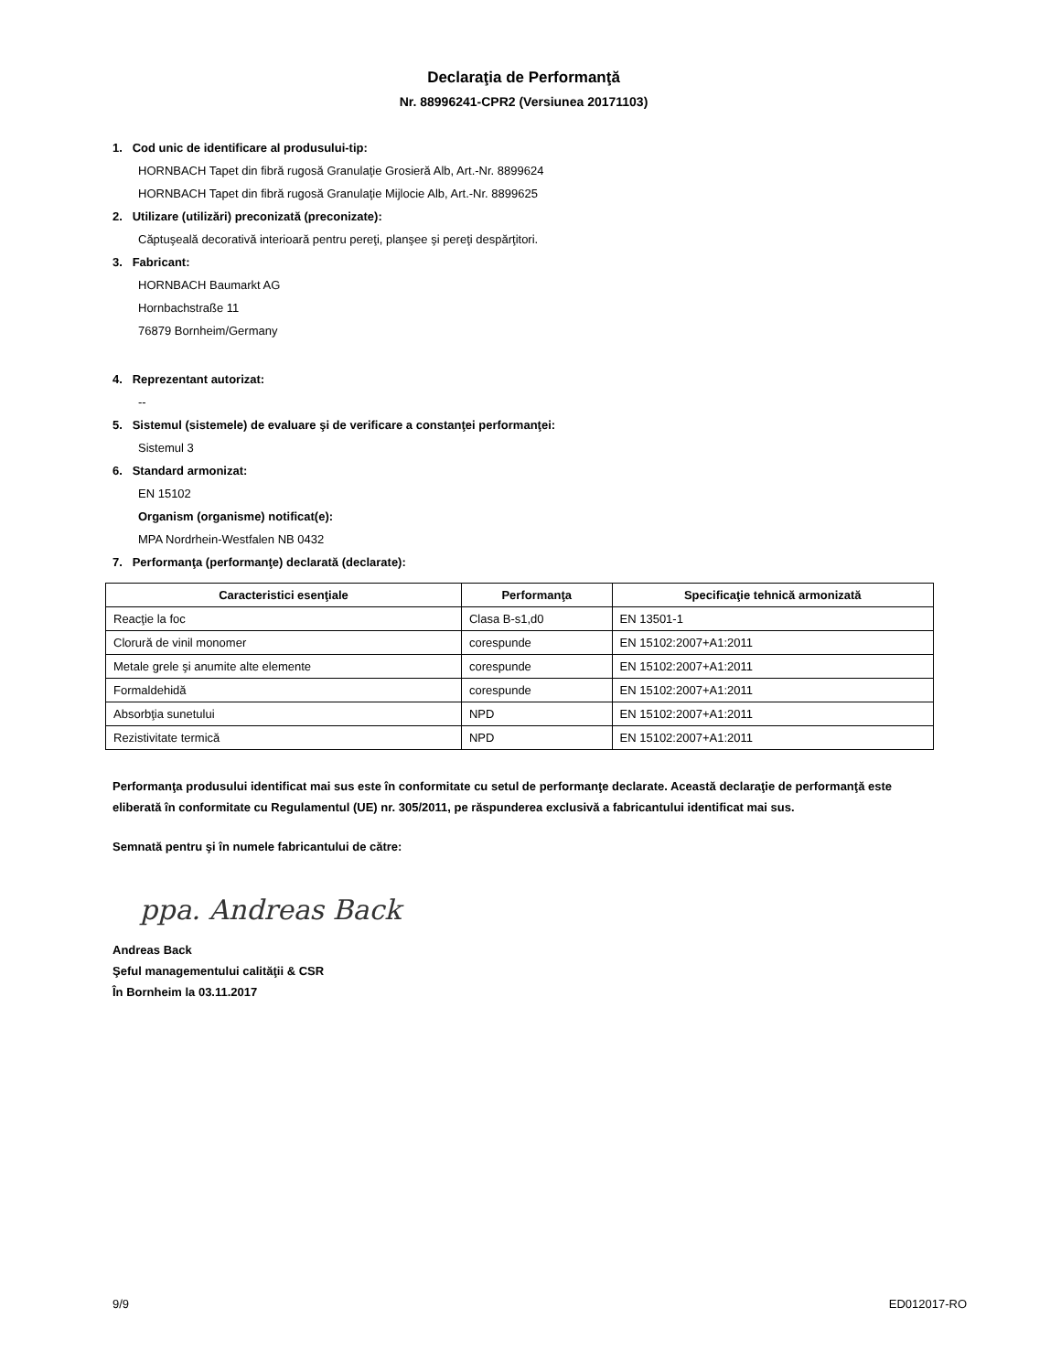Declaraţia de Performanţă
Nr. 88996241-CPR2 (Versiunea 20171103)
1. Cod unic de identificare al produsului-tip:
HORNBACH Tapet din fibră rugosă Granulaţie Grosieră Alb, Art.-Nr. 8899624
HORNBACH Tapet din fibră rugosă Granulaţie Mijlocie Alb, Art.-Nr. 8899625
2. Utilizare (utilizări) preconizată (preconizate):
Căptuşeală decorativă interioară pentru pereţi, planşee şi pereţi despărţitori.
3. Fabricant:
HORNBACH Baumarkt AG
Hornbachstraße 11
76879 Bornheim/Germany
4. Reprezentant autorizat:
--
5. Sistemul (sistemele) de evaluare şi de verificare a constanţei performanţei:
Sistemul 3
6. Standard armonizat:
EN 15102
Organism (organisme) notificat(e):
MPA Nordrhein-Westfalen NB 0432
7. Performanţa (performanţe) declarată (declarate):
| Caracteristici esenţiale | Performanţa | Specificaţie tehnică armonizată |
| --- | --- | --- |
| Reacţie la foc | Clasa B-s1,d0 | EN 13501-1 |
| Clorură de vinil monomer | corespunde | EN 15102:2007+A1:2011 |
| Metale grele şi anumite alte elemente | corespunde | EN 15102:2007+A1:2011 |
| Formaldehidă | corespunde | EN 15102:2007+A1:2011 |
| Absorbţia sunetului | NPD | EN 15102:2007+A1:2011 |
| Rezistivitate termică | NPD | EN 15102:2007+A1:2011 |
Performanţa produsului identificat mai sus este în conformitate cu setul de performanţe declarate. Această declaraţie de performanţă este eliberată în conformitate cu Regulamentul (UE) nr. 305/2011, pe răspunderea exclusivă a fabricantului identificat mai sus.
Semnată pentru şi în numele fabricantului de către:
ppa. Andreas Back
Andreas Back
Şeful managementului calităţii & CSR
În Bornheim la 03.11.2017
9/9 ED012017-RO